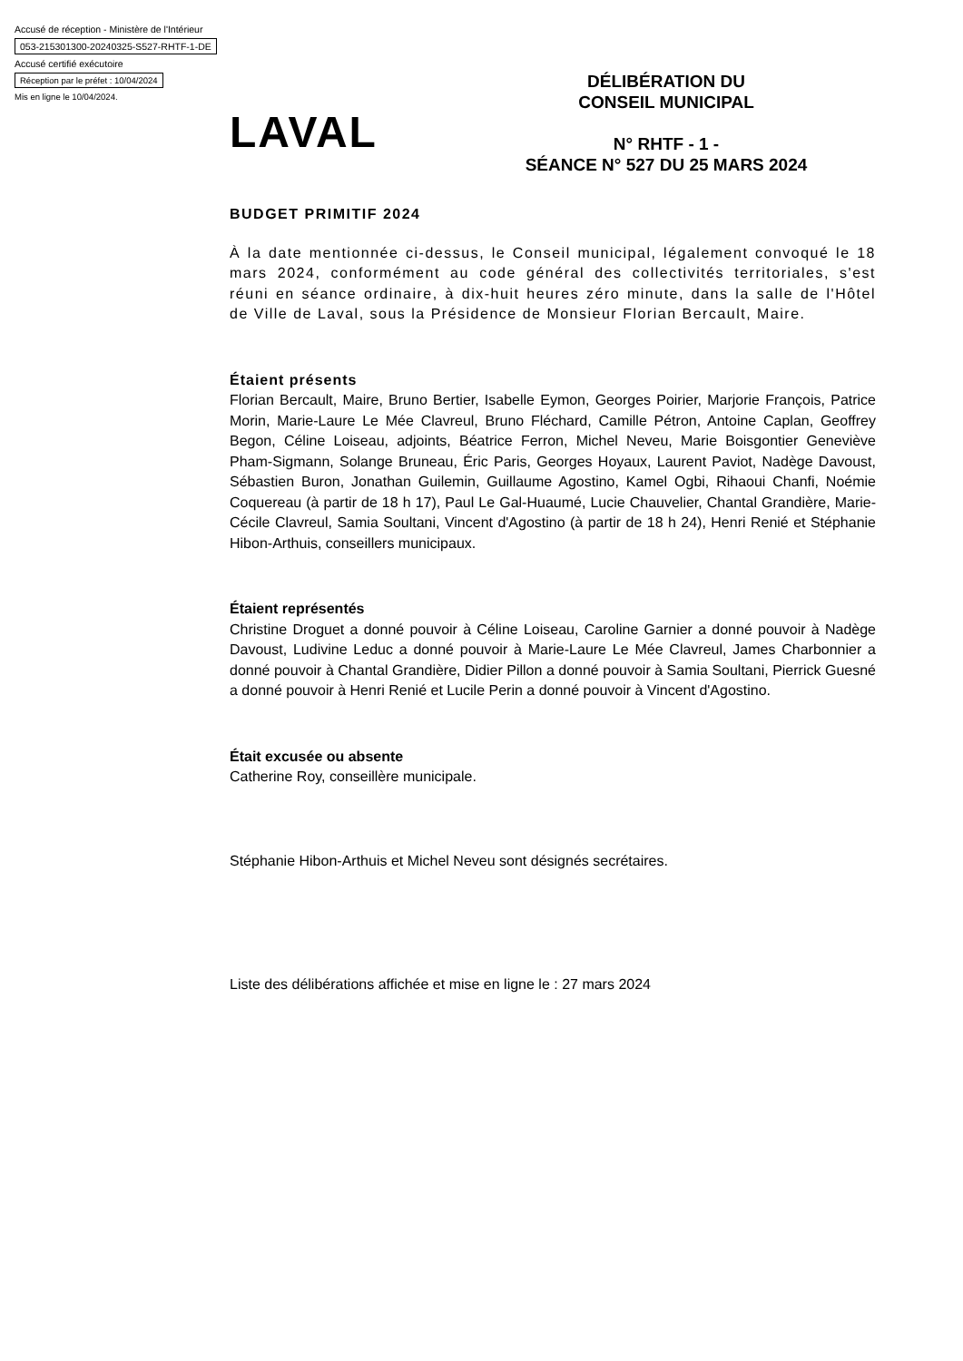Accusé de réception - Ministère de l'Intérieur
053-215301300-20240325-S527-RHTF-1-DE
Accusé certifié exécutoire
Réception par le préfet : 10/04/2024
Mis en ligne le 10/04/2024.
LAVAL
DÉLIBÉRATION DU
CONSEIL MUNICIPAL
N° RHTF - 1 -
SÉANCE N° 527 DU 25 MARS 2024
BUDGET PRIMITIF 2024
À la date mentionnée ci-dessus, le Conseil municipal, légalement convoqué le 18 mars 2024, conformément au code général des collectivités territoriales, s'est réuni en séance ordinaire, à dix-huit heures zéro minute, dans la salle de l'Hôtel de Ville de Laval, sous la Présidence de Monsieur Florian Bercault, Maire.
Étaient présents
Florian Bercault, Maire, Bruno Bertier, Isabelle Eymon, Georges Poirier, Marjorie François, Patrice Morin, Marie-Laure Le Mée Clavreul, Bruno Fléchard, Camille Pétron, Antoine Caplan, Geoffrey Begon, Céline Loiseau, adjoints, Béatrice Ferron, Michel Neveu, Marie Boisgontier Geneviève Pham-Sigmann, Solange Bruneau, Éric Paris, Georges Hoyaux, Laurent Paviot, Nadège Davoust, Sébastien Buron, Jonathan Guilemin, Guillaume Agostino, Kamel Ogbi, Rihaoui Chanfi, Noémie Coquereau (à partir de 18 h 17), Paul Le Gal-Huaumé, Lucie Chauvelier, Chantal Grandière, Marie-Cécile Clavreul, Samia Soultani, Vincent d'Agostino (à partir de 18 h 24), Henri Renié et Stéphanie Hibon-Arthuis, conseillers municipaux.
Étaient représentés
Christine Droguet a donné pouvoir à Céline Loiseau, Caroline Garnier a donné pouvoir à Nadège Davoust, Ludivine Leduc a donné pouvoir à Marie-Laure Le Mée Clavreul, James Charbonnier a donné pouvoir à Chantal Grandière, Didier Pillon a donné pouvoir à Samia Soultani, Pierrick Guesné a donné pouvoir à Henri Renié et Lucile Perin a donné pouvoir à Vincent d'Agostino.
Était excusée ou absente
Catherine Roy, conseillère municipale.
Stéphanie Hibon-Arthuis et Michel Neveu sont désignés secrétaires.
Liste des délibérations affichée et mise en ligne le : 27 mars 2024